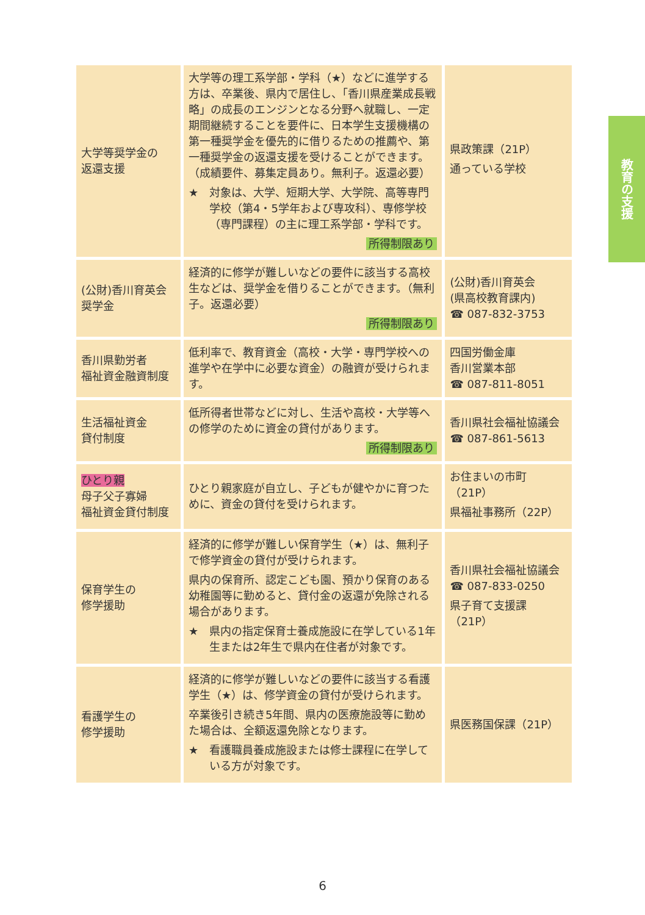教育の支援
| 大学等奨学金の 返還支援 | 大学等の理工系学部・学科（★）などに進学する方は、卒業後、県内で居住し、「香川県産業成長戦略」の成長のエンジンとなる分野へ就職し、一定期間継続することを要件に、日本学生支援機構の第一種奨学金を優先的に借りるための推薦や、第一種奨学金の返還支援を受けることができます。（成績要件、募集定員あり。無利子。返還必要） ★ 対象は、大学、短期大学、大学院、高等専門学校（第4・5学年および専攻科）、専修学校（専門課程）の主に理工系学部・学科です。 所得制限あり | 県政策課（21P） 通っている学校 |
| (公財)香川育英会 奨学金 | 経済的に修学が難しいなどの要件に該当する高校生などは、奨学金を借りることができます。（無利子。返還必要） 所得制限あり | (公財)香川育英会 (県高校教育課内) ☎ 087-832-3753 |
| 香川県勤労者 福祉資金融資制度 | 低利率で、教育資金（高校・大学・専門学校への進学や在学中に必要な資金）の融資が受けられます。 | 四国労働金庫 香川営業本部 ☎ 087-811-8051 |
| 生活福祉資金 貸付制度 | 低所得者世帯などに対し、生活や高校・大学等への修学のために資金の貸付があります。 所得制限あり | 香川県社会福祉協議会 ☎ 087-861-5613 |
| ひとり親 母子父子寡婦 福祉資金貸付制度 | ひとり親家庭が自立し、子どもが健やかに育つために、資金の貸付を受けられます。 | お住まいの市町（21P） 県福祉事務所（22P） |
| 保育学生の 修学援助 | 経済的に修学が難しい保育学生（★）は、無利子で修学資金の貸付が受けられます。 県内の保育所、認定こども園、預かり保育のある幼稚園等に勤めると、貸付金の返還が免除される場合があります。 ★ 県内の指定保育士養成施設に在学している1年生または2年生で県内在住者が対象です。 | 香川県社会福祉協議会 ☎ 087-833-0250 県子育て支援課（21P） |
| 看護学生の 修学援助 | 経済的に修学が難しいなどの要件に該当する看護学生（★）は、修学資金の貸付が受けられます。 卒業後引き続き5年間、県内の医療施設等に勤めた場合は、全額返還免除となります。 ★ 看護職員養成施設または修士課程に在学している方が対象です。 | 県医務国保課（21P） |
6